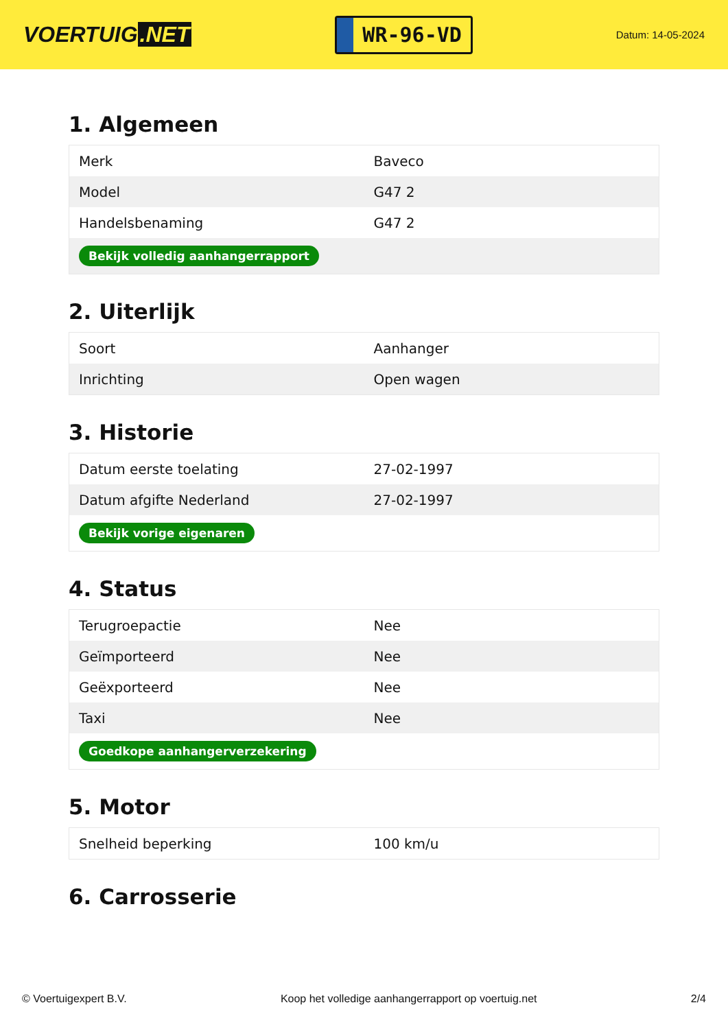VOERTUIG.NET
WR-96-VD
Datum: 14-05-2024
1. Algemeen
| Merk | Baveco |
| Model | G47 2 |
| Handelsbenaming | G47 2 |
| Bekijk volledig aanhangerrapport | |
2. Uiterlijk
| Soort | Aanhanger |
| Inrichting | Open wagen |
3. Historie
| Datum eerste toelating | 27-02-1997 |
| Datum afgifte Nederland | 27-02-1997 |
| Bekijk vorige eigenaren | |
4. Status
| Terugroepactie | Nee |
| Geïmporteerd | Nee |
| Geëxporteerd | Nee |
| Taxi | Nee |
| Goedkope aanhangerverzekering | |
5. Motor
| Snelheid beperking | 100 km/u |
6. Carrosserie
© Voertuigexpert B.V. Koop het volledige aanhangerrapport op voertuig.net 2/4